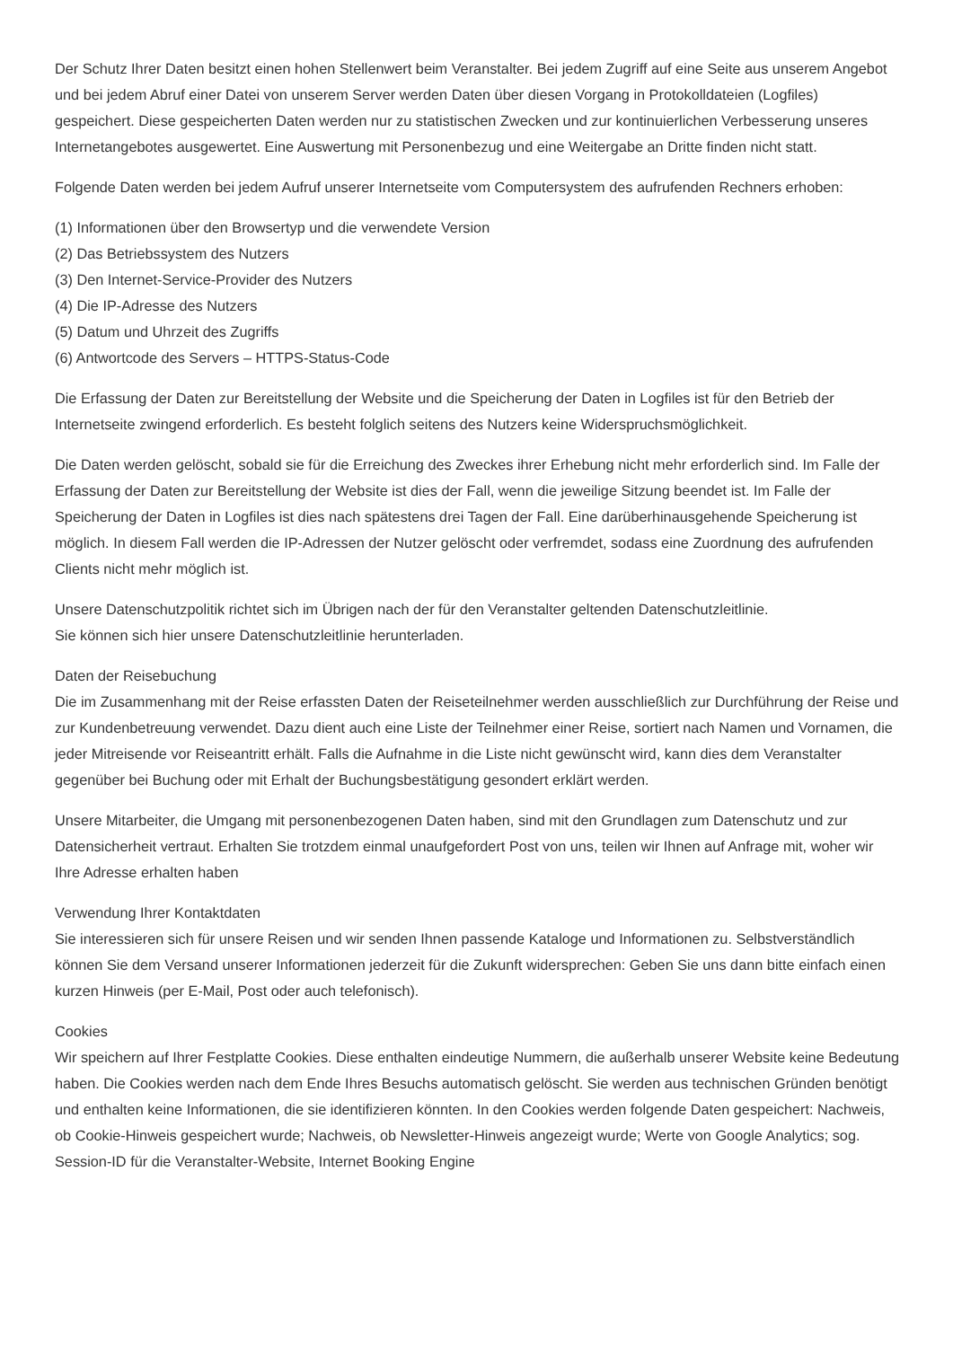Der Schutz Ihrer Daten besitzt einen hohen Stellenwert beim Veranstalter. Bei jedem Zugriff auf eine Seite aus unserem Angebot und bei jedem Abruf einer Datei von unserem Server werden Daten über diesen Vorgang in Protokolldateien (Logfiles) gespeichert. Diese gespeicherten Daten werden nur zu statistischen Zwecken und zur kontinuierlichen Verbesserung unseres Internetangebotes ausgewertet. Eine Auswertung mit Personenbezug und eine Weitergabe an Dritte finden nicht statt.
Folgende Daten werden bei jedem Aufruf unserer Internetseite vom Computersystem des aufrufenden Rechners erhoben:
(1) Informationen über den Browsertyp und die verwendete Version
(2) Das Betriebssystem des Nutzers
(3) Den Internet-Service-Provider des Nutzers
(4) Die IP-Adresse des Nutzers
(5) Datum und Uhrzeit des Zugriffs
(6) Antwortcode des Servers – HTTPS-Status-Code
Die Erfassung der Daten zur Bereitstellung der Website und die Speicherung der Daten in Logfiles ist für den Betrieb der Internetseite zwingend erforderlich. Es besteht folglich seitens des Nutzers keine Widerspruchsmöglichkeit.
Die Daten werden gelöscht, sobald sie für die Erreichung des Zweckes ihrer Erhebung nicht mehr erforderlich sind. Im Falle der Erfassung der Daten zur Bereitstellung der Website ist dies der Fall, wenn die jeweilige Sitzung beendet ist. Im Falle der Speicherung der Daten in Logfiles ist dies nach spätestens drei Tagen der Fall. Eine darüberhinausgehende Speicherung ist möglich. In diesem Fall werden die IP-Adressen der Nutzer gelöscht oder verfremdet, sodass eine Zuordnung des aufrufenden Clients nicht mehr möglich ist.
Unsere Datenschutzpolitik richtet sich im Übrigen nach der für den Veranstalter geltenden Datenschutzleitlinie.
Sie können sich hier unsere Datenschutzleitlinie herunterladen.
Daten der Reisebuchung
Die im Zusammenhang mit der Reise erfassten Daten der Reiseteilnehmer werden ausschließlich zur Durchführung der Reise und zur Kundenbetreuung verwendet. Dazu dient auch eine Liste der Teilnehmer einer Reise, sortiert nach Namen und Vornamen, die jeder Mitreisende vor Reiseantritt erhält. Falls die Aufnahme in die Liste nicht gewünscht wird, kann dies dem Veranstalter gegenüber bei Buchung oder mit Erhalt der Buchungsbestätigung gesondert erklärt werden.
Unsere Mitarbeiter, die Umgang mit personenbezogenen Daten haben, sind mit den Grundlagen zum Datenschutz und zur Datensicherheit vertraut. Erhalten Sie trotzdem einmal unaufgefordert Post von uns, teilen wir Ihnen auf Anfrage mit, woher wir Ihre Adresse erhalten haben
Verwendung Ihrer Kontaktdaten
Sie interessieren sich für unsere Reisen und wir senden Ihnen passende Kataloge und Informationen zu. Selbstverständlich können Sie dem Versand unserer Informationen jederzeit für die Zukunft widersprechen: Geben Sie uns dann bitte einfach einen kurzen Hinweis (per E-Mail, Post oder auch telefonisch).
Cookies
Wir speichern auf Ihrer Festplatte Cookies. Diese enthalten eindeutige Nummern, die außerhalb unserer Website keine Bedeutung haben. Die Cookies werden nach dem Ende Ihres Besuchs automatisch gelöscht. Sie werden aus technischen Gründen benötigt und enthalten keine Informationen, die sie identifizieren könnten. In den Cookies werden folgende Daten gespeichert: Nachweis, ob Cookie-Hinweis gespeichert wurde; Nachweis, ob Newsletter-Hinweis angezeigt wurde; Werte von Google Analytics; sog. Session-ID für die Veranstalter-Website, Internet Booking Engine